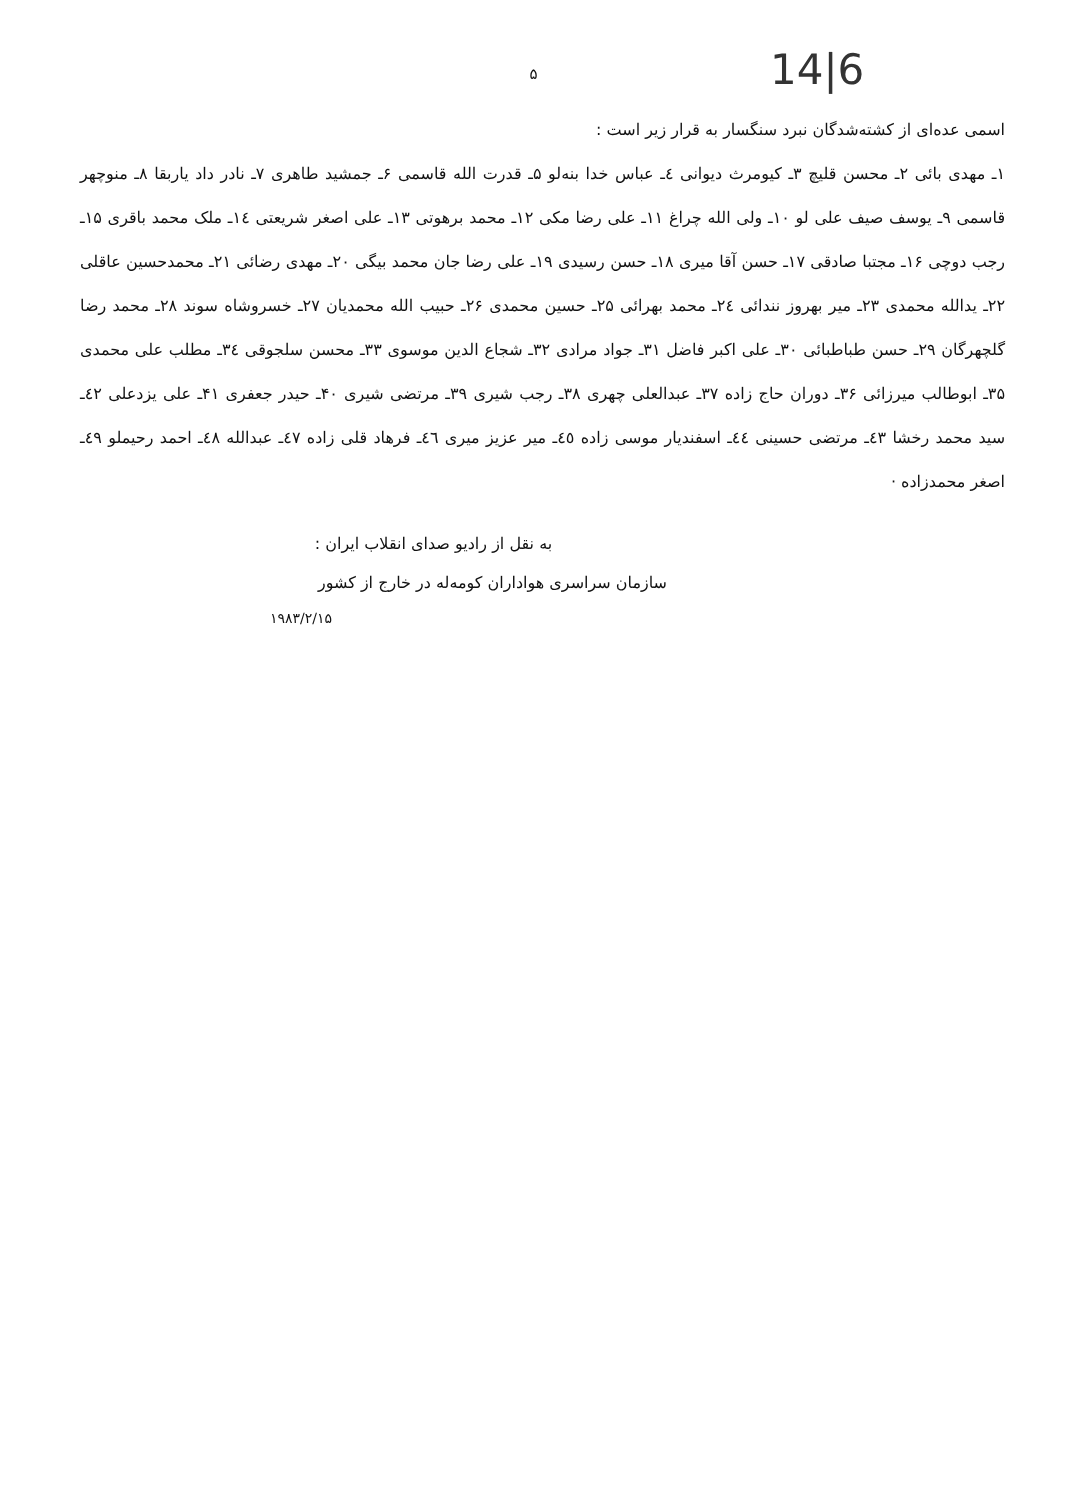14|6
۵
اسمی عده‌ای از کشته‌شدگان نبرد سنگسار به قرار زیر است :
۱ـ مهدی بائی ۲ـ محسن قلیچ ۳ـ کیومرث دیوانی ٤ـ عباس خدا بنه‌لو ۵ـ قدرت الله قاسمی ۶ـ جمشید طاهری ۷ـ نادر داد یاربقا ۸ـ منوچهر قاسمی ۹ـ یوسف صیف علی لو ۱۰ـ ولی الله چراغ ۱۱ـ علی رضا مکی ۱۲ـ محمد برهوتی ۱۳ـ علی اصغر شریعتی ١٤ـ ملک محمد باقری ۱۵ـ رجب دوچی ۱۶ـ مجتبا صادقی ۱۷ـ حسن آقا میری ۱۸ـ حسن رسیدی ۱۹ـ علی رضا جان محمد بیگی ۲۰ـ مهدی رضائی ۲۱ـ محمدحسین عاقلی ۲۲ـ یدالله محمدی ۲۳ـ میر بهروز نندائی ٢٤ـ محمد بهرائی ۲۵ـ حسین محمدی ۲۶ـ حبیب الله محمدیان ۲۷ـ خسروشاه سوند ۲۸ـ محمد رضا گلچهرگان ۲۹ـ حسن طباطبائی ۳۰ـ علی اکبر فاضل ۳۱ـ جواد مرادی ۳۲ـ شجاع الدین موسوی ۳۳ـ محسن سلجوقی ٣٤ـ مطلب علی محمدی ۳۵ـ ابوطالب میرزائی ۳۶ـ دوران حاج زاده ۳۷ـ عبدالعلی چهری ۳۸ـ رجب شیری ۳۹ـ مرتضی شیری ۴۰ـ حیدر جعفری ۴۱ـ علی یزدعلی ٤٢ـ سید محمد رخشا ٤٣ـ مرتضی حسینی ٤٤ـ اسفندیار موسی زاده ٤٥ـ میر عزیز میری ٤٦ـ فرهاد قلی زاده ٤٧ـ عبدالله ٤٨ـ احمد رحیملو ٤٩ـ اصغر محمدزاده ·
به نقل از رادیو صدای انقلاب ایران :
سازمان سراسری هواداران کومه‌له در خارج از کشور
۱۹۸۳/۲/۱۵